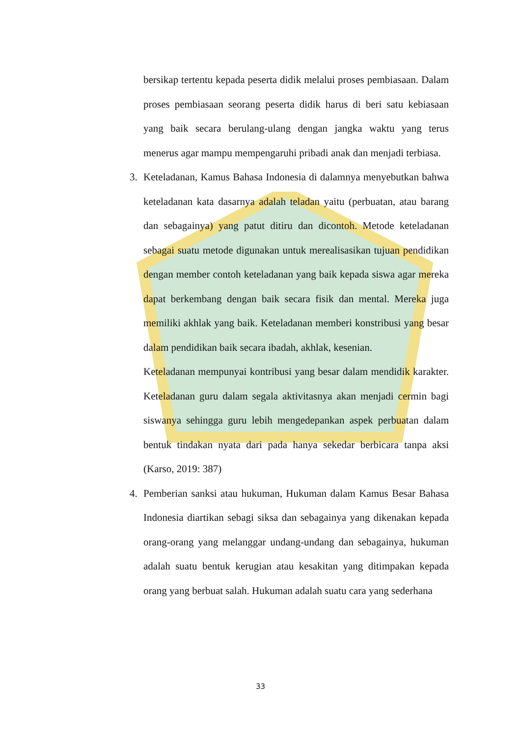bersikap tertentu kepada peserta didik melalui proses pembiasaan. Dalam proses pembiasaan seorang peserta didik harus di beri satu kebiasaan yang baik secara berulang-ulang dengan jangka waktu yang terus menerus agar mampu mempengaruhi pribadi anak dan menjadi terbiasa.
3. Keteladanan, Kamus Bahasa Indonesia di dalamnya menyebutkan bahwa keteladanan kata dasarnya adalah teladan yaitu (perbuatan, atau barang dan sebagainya) yang patut ditiru dan dicontoh. Metode keteladanan sebagai suatu metode digunakan untuk merealisasikan tujuan pendidikan dengan member contoh keteladanan yang baik kepada siswa agar mereka dapat berkembang dengan baik secara fisik dan mental. Mereka juga memiliki akhlak yang baik. Keteladanan memberi konstribusi yang besar dalam pendidikan baik secara ibadah, akhlak, kesenian.
Keteladanan mempunyai kontribusi yang besar dalam mendidik karakter. Keteladanan guru dalam segala aktivitasnya akan menjadi cermin bagi siswanya sehingga guru lebih mengedepankan aspek perbuatan dalam bentuk tindakan nyata dari pada hanya sekedar berbicara tanpa aksi (Karso, 2019: 387)
4. Pemberian sanksi atau hukuman, Hukuman dalam Kamus Besar Bahasa Indonesia diartikan sebagi siksa dan sebagainya yang dikenakan kepada orang-orang yang melanggar undang-undang dan sebagainya, hukuman adalah suatu bentuk kerugian atau kesakitan yang ditimpakan kepada orang yang berbuat salah. Hukuman adalah suatu cara yang sederhana
33